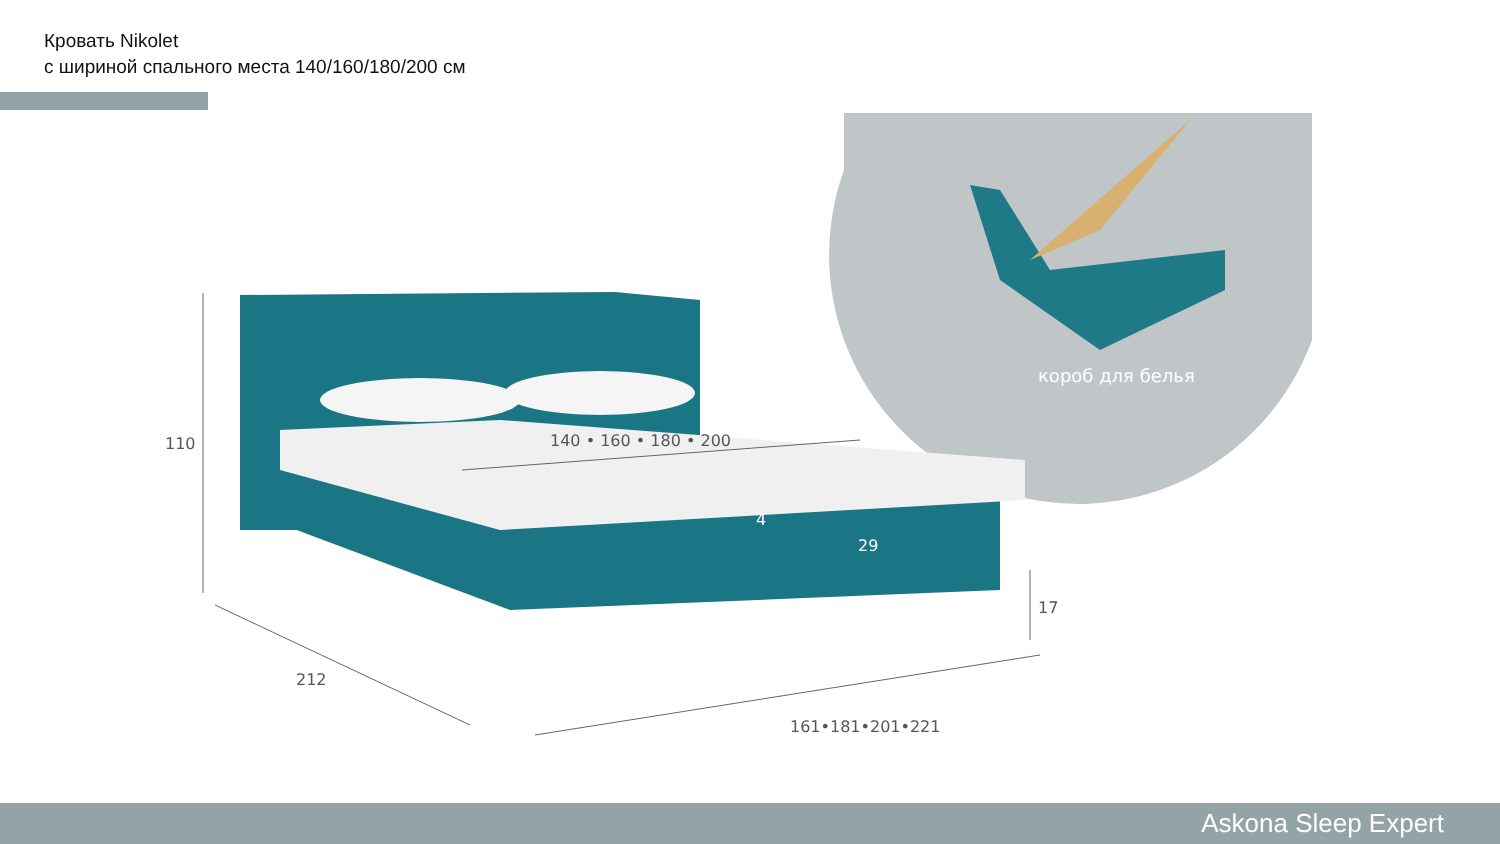Кровать Nikolet
с шириной спального места 140/160/180/200 см
короб для белья
110
212
161•181•201•221
17
140 • 160 • 180 • 200
29
4
Askona Sleep Expert